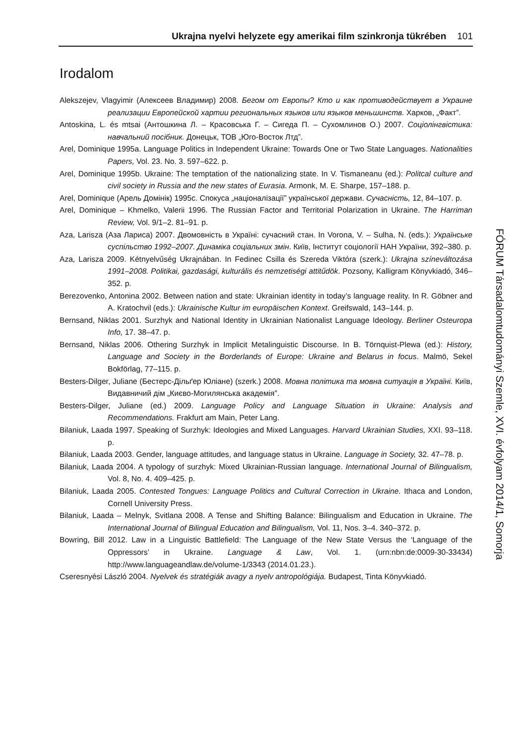Ukrajna nyelvi helyzete egy amerikai film szinkronja tükrében 101
Irodalom
Alekszejev, Vlagyimir (Алексеев Владимир) 2008. Бегом от Европы? Кто и как противодействует в Украине реализации Европейской хартии региональных языков или языков меньшинств. Харков, „Факт”.
Antoskina, L. és mtsai (Антошкина Л. – Красовська Г. – Сигеда П. – Сухомлинов О.) 2007. Соціолінгвістика: навчальний посібник. Донецьк, ТОВ „Юго-Восток Лтд”.
Arel, Dominique 1995a. Language Politics in Independent Ukraine: Towards One or Two State Languages. Nationalities Papers, Vol. 23. No. 3. 597–622. p.
Arel, Dominique 1995b. Ukraine: The temptation of the nationalizing state. In V. Tismaneanu (ed.): Politcal culture and civil society in Russia and the new states of Eurasia. Armonk, M. E. Sharpe, 157–188. p.
Arel, Dominique (Арель Домінік) 1995c. Спокуса „націоналізації” української держави. Сучасність, 12, 84–107. p.
Arel, Dominique – Khmelko, Valerii 1996. The Russian Factor and Territorial Polarization in Ukraine. The Harriman Review, Vol. 9/1–2. 81–91. p.
Aza, Larisza (Аза Лариса) 2007. Двомовність в Україні: сучасний стан. In Vorona, V. – Sulha, N. (eds.): Українське суспільство 1992–2007. Динаміка соціальних змін. Київ, Інститут соціології НАН України, 392–380. p.
Aza, Larisza 2009. Kétnyelvűség Ukrajnában. In Fedinec Csilla és Szereda Viktóra (szerk.): Ukrajna színeváltozása 1991–2008. Politikai, gazdasági, kulturális és nemzetiségi attitűdök. Pozsony, Kalligram Könyvkiadó, 346–352. p.
Berezovenko, Antonina 2002. Between nation and state: Ukrainian identity in today’s language reality. In R. Göbner and A. Kratochvil (eds.): Ukrainische Kultur im europäischen Kontext. Greifswald, 143–144. p.
Bernsand, Niklas 2001. Surzhyk and National Identity in Ukrainian Nationalist Language Ideology. Berliner Osteuropa Info, 17. 38–47. p.
Bernsand, Niklas 2006. Othering Surzhyk in Implicit Metalinguistic Discourse. In B. Törnquist-Plewa (ed.): History, Language and Society in the Borderlands of Europe: Ukraine and Belarus in focus. Malmö, Sekel Bokförlag, 77–115. p.
Besters-Dilger, Juliane (Бестерс-Дільґер Юліане) (szerk.) 2008. Мовна політика та мовна ситуація в Україні. Київ, Видавничий дім „Києво-Могилянська академія”.
Besters-Dilger, Juliane (ed.) 2009. Language Policy and Language Situation in Ukraine: Analysis and Recommendations. Frakfurt am Main, Peter Lang.
Bilaniuk, Laada 1997. Speaking of Surzhyk: Ideologies and Mixed Languages. Harvard Ukrainian Studies, XXI. 93–118. p.
Bilaniuk, Laada 2003. Gender, language attitudes, and language status in Ukraine. Language in Society, 32. 47–78. p.
Bilaniuk, Laada 2004. A typology of surzhyk: Mixed Ukrainian-Russian language. International Journal of Bilingualism, Vol. 8, No. 4. 409–425. p.
Bilaniuk, Laada 2005. Contested Tongues: Language Politics and Cultural Correction in Ukraine. Ithaca and London, Cornell University Press.
Bilaniuk, Laada – Melnyk, Svitlana 2008. A Tense and Shifting Balance: Bilingualism and Education in Ukraine. The International Journal of Bilingual Education and Bilingualism, Vol. 11, Nos. 3–4. 340–372. p.
Bowring, Bill 2012. Law in a Linguistic Battlefield: The Language of the New State Versus the ‘Language of the Oppressors’ in Ukraine. Language & Law, Vol. 1. (urn:nbn:de:0009-30-33434) http://www.languageandlaw.de/volume-1/3343 (2014.01.23.).
Cseresnyési László 2004. Nyelvek és stratégiák avagy a nyelv antropológiája. Budapest, Tinta Könyvkiadó.
FÓRUM Társadalomtudományi Szemle, XVI. évfolyam 2014/1, Somorja